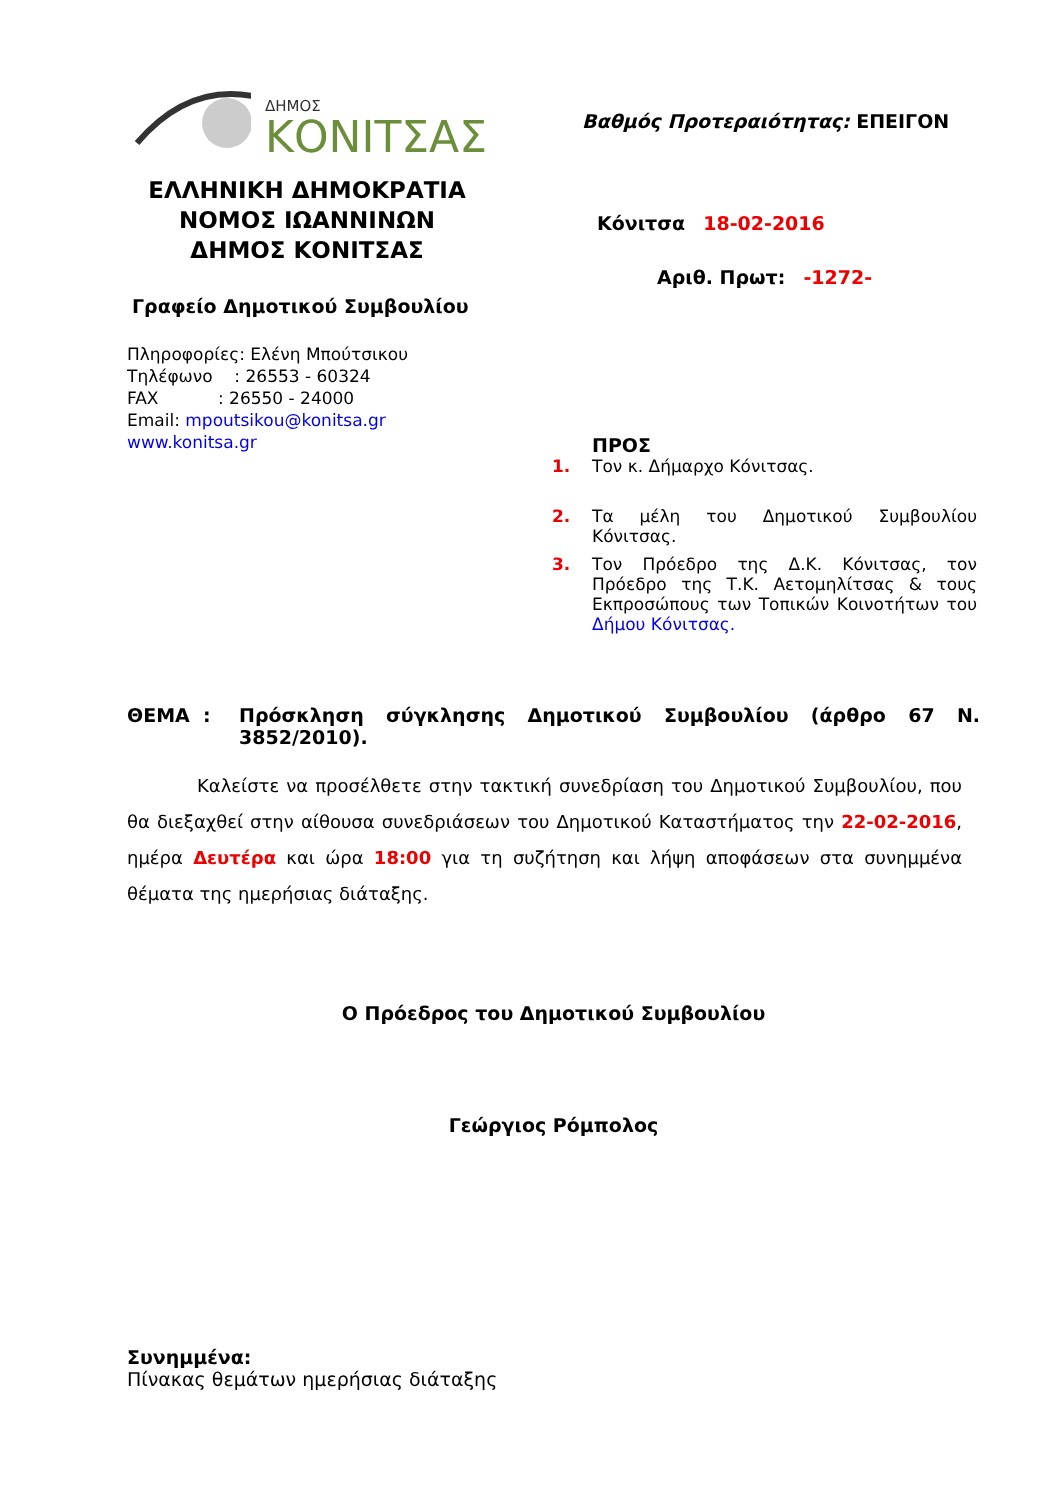ΔΗΜΟΣ
ΚΟΝΙΤΣΑΣ
ΕΛΛΗΝΙΚΗ ΔΗΜΟΚΡΑΤΙΑ
ΝΟΜΟΣ ΙΩΑΝΝΙΝΩΝ
ΔΗΜΟΣ ΚΟΝΙΤΣΑΣ
Γραφείο Δημοτικού Συμβουλίου
Πληροφορίες: Ελένη Μπούτσικου
Τηλέφωνο : 26553 - 60324
FAX : 26550 - 24000
Email: mpoutsikou@konitsa.gr
www.konitsa.gr
Βαθμός Προτεραιότητας: ΕΠΕΙΓΟΝ
Κόνιτσα 18-02-2016
Αριθ. Πρωτ: -1272-
ΠΡΟΣ
1. Τον κ. Δήμαρχο Κόνιτσας.
2. Τα μέλη του Δημοτικού Συμβουλίου Κόνιτσας.
3. Τον Πρόεδρο της Δ.Κ. Κόνιτσας, τον Πρόεδρο της Τ.Κ. Αετομηλίτσας & τους Εκπροσώπους των Τοπικών Κοινοτήτων του Δήμου Κόνιτσας.
ΘΕΜΑ : Πρόσκληση σύγκλησης Δημοτικού Συμβουλίου (άρθρο 67 Ν. 3852/2010).
Καλείστε να προσέλθετε στην τακτική συνεδρίαση του Δημοτικού Συμβουλίου, που θα διεξαχθεί στην αίθουσα συνεδριάσεων του Δημοτικού Καταστήματος την 22-02-2016, ημέρα Δευτέρα και ώρα 18:00 για τη συζήτηση και λήψη αποφάσεων στα συνημμένα θέματα της ημερήσιας διάταξης.
Ο Πρόεδρος του Δημοτικού Συμβουλίου
Γεώργιος Ρόμπολος
Συνημμένα:
Πίνακας θεμάτων ημερήσιας διάταξης